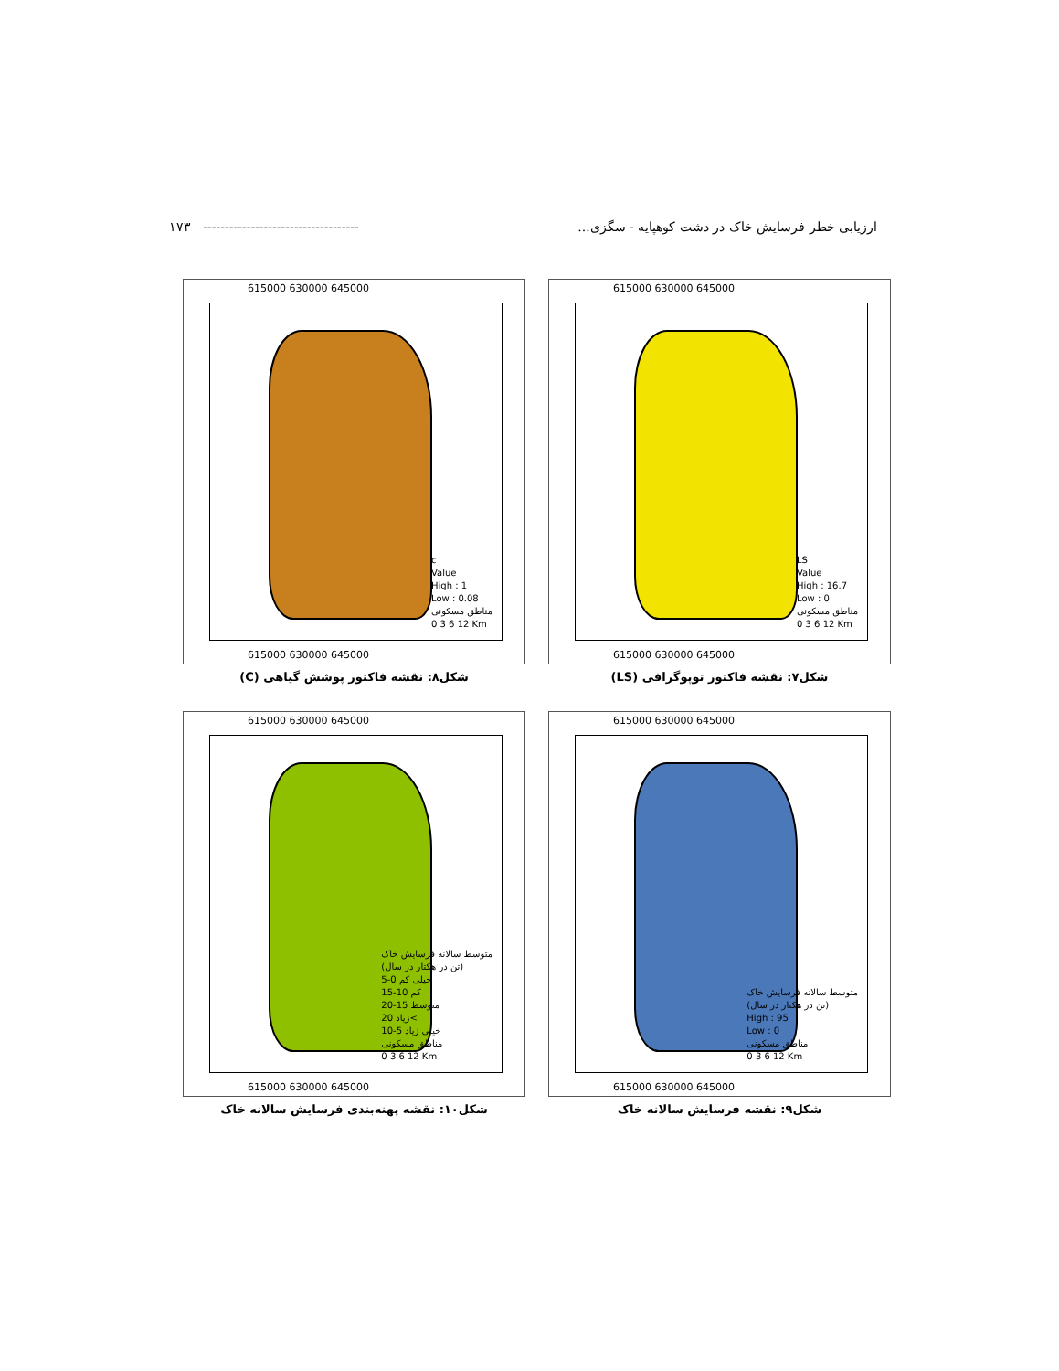ارزیابی خطر فرسایش خاک در دشت کوهپایه - سگزی... ------------------------------------ ۱۷۳
615000 630000 645000
LS
Value
High : 16.7
Low : 0
مناطق مسکونی
0 3 6 12 Km
615000 630000 645000
شکل۷: نقشه فاکتور توپوگرافی (LS)
615000 630000 645000
c
Value
High : 1
Low : 0.08
مناطق مسکونی
0 3 6 12 Km
615000 630000 645000
شکل۸: نقشه فاکتور پوشش گیاهی (C)
615000 630000 645000
متوسط سالانه فرسایش خاک
(تن در هکتار در سال)
High : 95
Low : 0
مناطق مسکونی
0 3 6 12 Km
615000 630000 645000
شکل۹: نقشه فرسایش سالانه خاک
615000 630000 645000
متوسط سالانه فرسایش خاک
(تن در هکتار در سال)
خیلی کم 0-5
کم 10-15
متوسط 15-20
زیاد 20<
خیلی زیاد 5-10
مناطق مسکونی
0 3 6 12 Km
615000 630000 645000
شکل۱۰: نقشه پهنه‌بندی فرسایش سالانه خاک